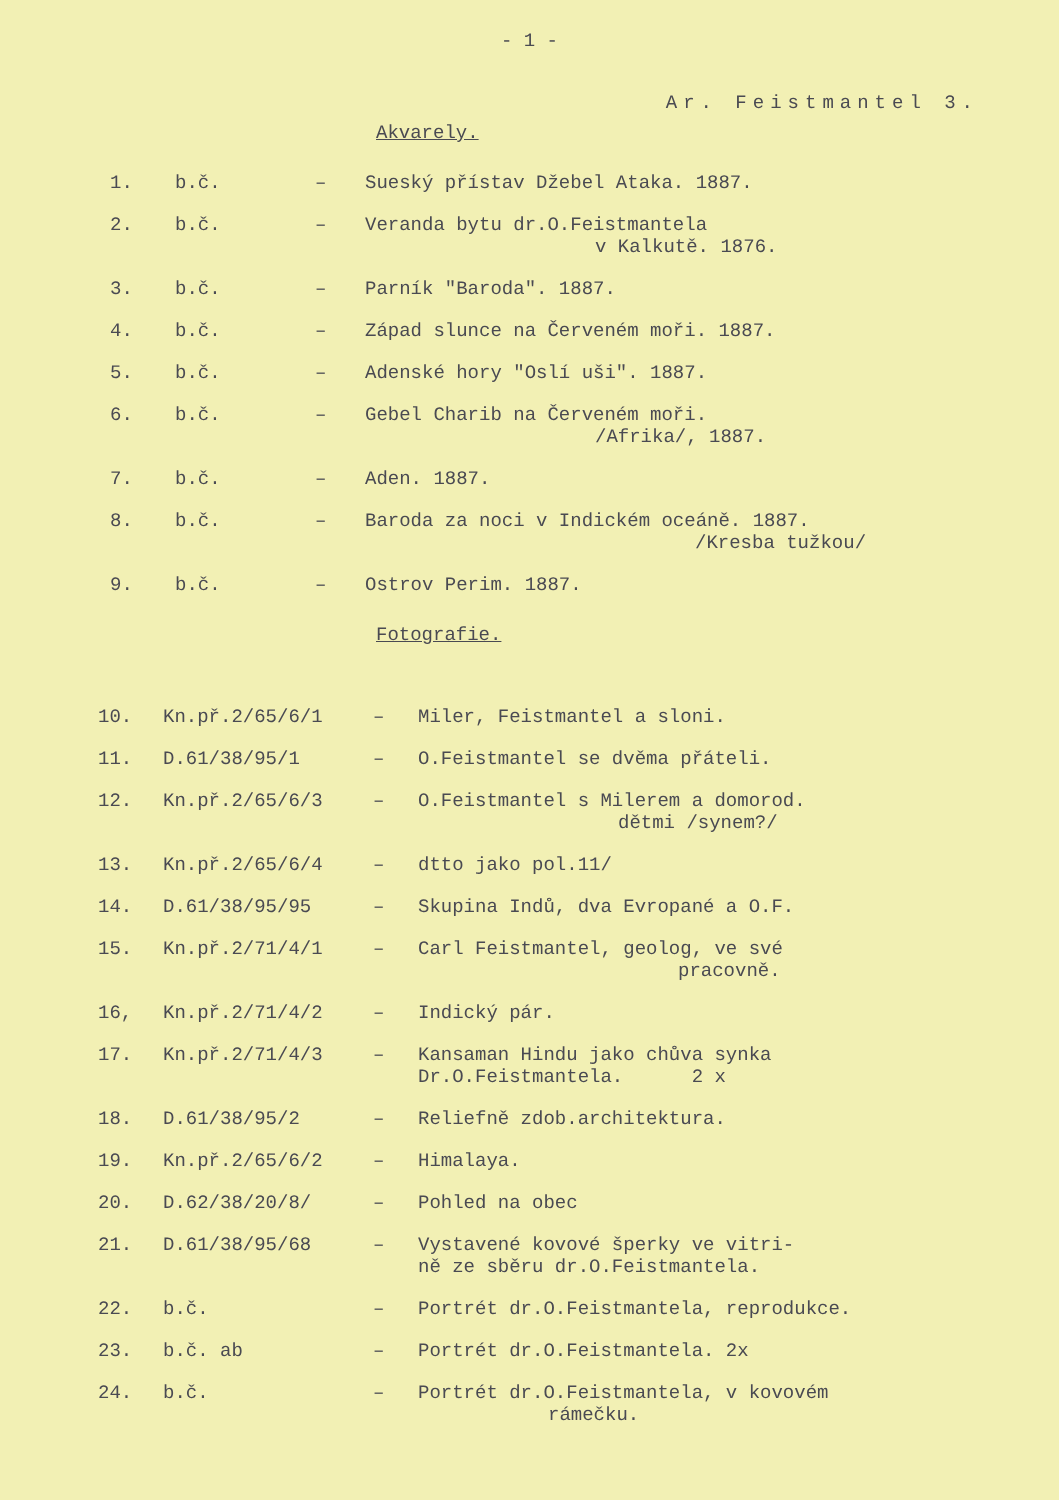- 1 -
Ar. Feistmantel 3.
Akvarely.
| 1. | b.č. | – | Sueský přístav Džebel Ataka. 1887. |
| 2. | b.č. | – | Veranda bytu dr.O.Feistmantela v Kalkutě. 1876. |
| 3. | b.č. | – | Parník "Baroda". 1887. |
| 4. | b.č. | – | Západ slunce na Červeném moři. 1887. |
| 5. | b.č. | – | Adenské hory "Oslí uši". 1887. |
| 6. | b.č. | – | Gebel Charib na Červeném moři. /Afrika/, 1887. |
| 7. | b.č. | – | Aden. 1887. |
| 8. | b.č. | – | Baroda za noci v Indickém oceáně. 1887. /Kresba tužkou/ |
| 9. | b.č. | – | Ostrov Perim. 1887. |
Fotografie.
| 10. | Kn.př.2/65/6/1 | – | Miler, Feistmantel a sloni. |
| 11. | D.61/38/95/1 | – | O.Feistmantel se dvěma přáteli. |
| 12. | Kn.př.2/65/6/3 | – | O.Feistmantel s Milerem a domorod. dětmi /synem?/ |
| 13. | Kn.př.2/65/6/4 | – | dtto jako pol.11/ |
| 14. | D.61/38/95/95 | – | Skupina Indů, dva Evropané a O.F. |
| 15. | Kn.př.2/71/4/1 | – | Carl Feistmantel, geolog, ve své pracovně. |
| 16, | Kn.př.2/71/4/2 | – | Indický pár. |
| 17. | Kn.př.2/71/4/3 | – | Kansaman Hindu jako chůva synka Dr.O.Feistmantela. 2 x |
| 18. | D.61/38/95/2 | – | Reliefně zdob.architektura. |
| 19. | Kn.př.2/65/6/2 | – | Himalaya. |
| 20. | D.62/38/20/8/ | – | Pohled na obec |
| 21. | D.61/38/95/68 | – | Vystavené kovové šperky ve vitri- ně ze sběru dr.O.Feistmantela. |
| 22. | b.č. | – | Portrét dr.O.Feistmantela, reprodukce. |
| 23. | b.č. ab | – | Portrét dr.O.Feistmantela. 2x |
| 24. | b.č. | – | Portrét dr.O.Feistmantela, v kovovém rámečku. |